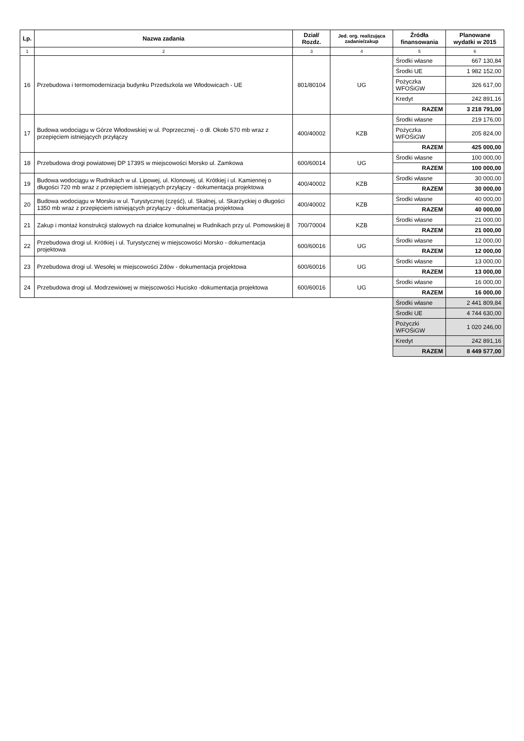| Lp. | Nazwa zadania | Dział/ Rozdz. | Jed. org. realizująca zadanie/zakup | Źródła finansowania | Planowane wydatki w 2015 |
| --- | --- | --- | --- | --- | --- |
| 1 | 2 | 3 | 4 | 5 | 6 |
| 16 | Przebudowa i termomodernizacja budynku Przedszkola we Włodowicach - UE | 801/80104 | UG | Środki własne | 667 130,84 |
| | | | | Środki UE | 1 982 152,00 |
| | | | | Pożyczka WFOŚiGW | 326 617,00 |
| | | | | Kredyt | 242 891,16 |
| | | | | RAZEM | 3 218 791,00 |
| 17 | Budowa wodociągu w Górze Włodowskiej w ul. Poprzecznej - o dł. Około 570 mb wraz z przepięciem istniejących przyłączy | 400/40002 | KZB | Środki własne | 219 176,00 |
| | | | | Pożyczka WFOŚiGW | 205 824,00 |
| | | | | RAZEM | 425 000,00 |
| 18 | Przebudowa drogi powiatowej DP 1739S w miejscowości Morsko ul. Zamkowa | 600/60014 | UG | Środki własne | 100 000,00 |
| | | | | RAZEM | 100 000,00 |
| 19 | Budowa wodociągu w Rudnikach w ul. Lipowej, ul. Klonowej, ul. Krótkiej i ul. Kamiennej o długości 720 mb wraz z przepięciem istniejących przyłączy - dokumentacja projektowa | 400/40002 | KZB | Środki własne | 30 000,00 |
| | | | | RAZEM | 30 000,00 |
| 20 | Budowa wodociągu w Morsku w ul. Turystycznej (część), ul. Skalnej, ul. Skarżyckiej o długości 1350 mb wraz z przepięciem istniejących przyłączy - dokumentacja projektowa | 400/40002 | KZB | Środki własne | 40 000,00 |
| | | | | RAZEM | 40 000,00 |
| 21 | Zakup i montaż konstrukcji stalowych na działce komunalnej w Rudnikach przy ul. Pomowskiej 8 | 700/70004 | KZB | Środki własne | 21 000,00 |
| | | | | RAZEM | 21 000,00 |
| 22 | Przebudowa drogi ul. Krótkiej i ul. Turystycznej w miejscowości Morsko - dokumentacja projektowa | 600/60016 | UG | Środki własne | 12 000,00 |
| | | | | RAZEM | 12 000,00 |
| 23 | Przebudowa drogi ul. Wesołej w miejscowości Zdów - dokumentacja projektowa | 600/60016 | UG | Środki własne | 13 000,00 |
| | | | | RAZEM | 13 000,00 |
| 24 | Przebudowa drogi ul. Modrzewiowej w miejscowości Hucisko -dokumentacja projektowa | 600/60016 | UG | Środki własne | 16 000,00 |
| | | | | RAZEM | 16 000,00 |
| | | | | Środki własne | 2 441 809,84 |
| | | | | Środki UE | 4 744 630,00 |
| | | | | Pożyczki WFOŚiGW | 1 020 246,00 |
| | | | | Kredyt | 242 891,16 |
| | | | | RAZEM | 8 449 577,00 |